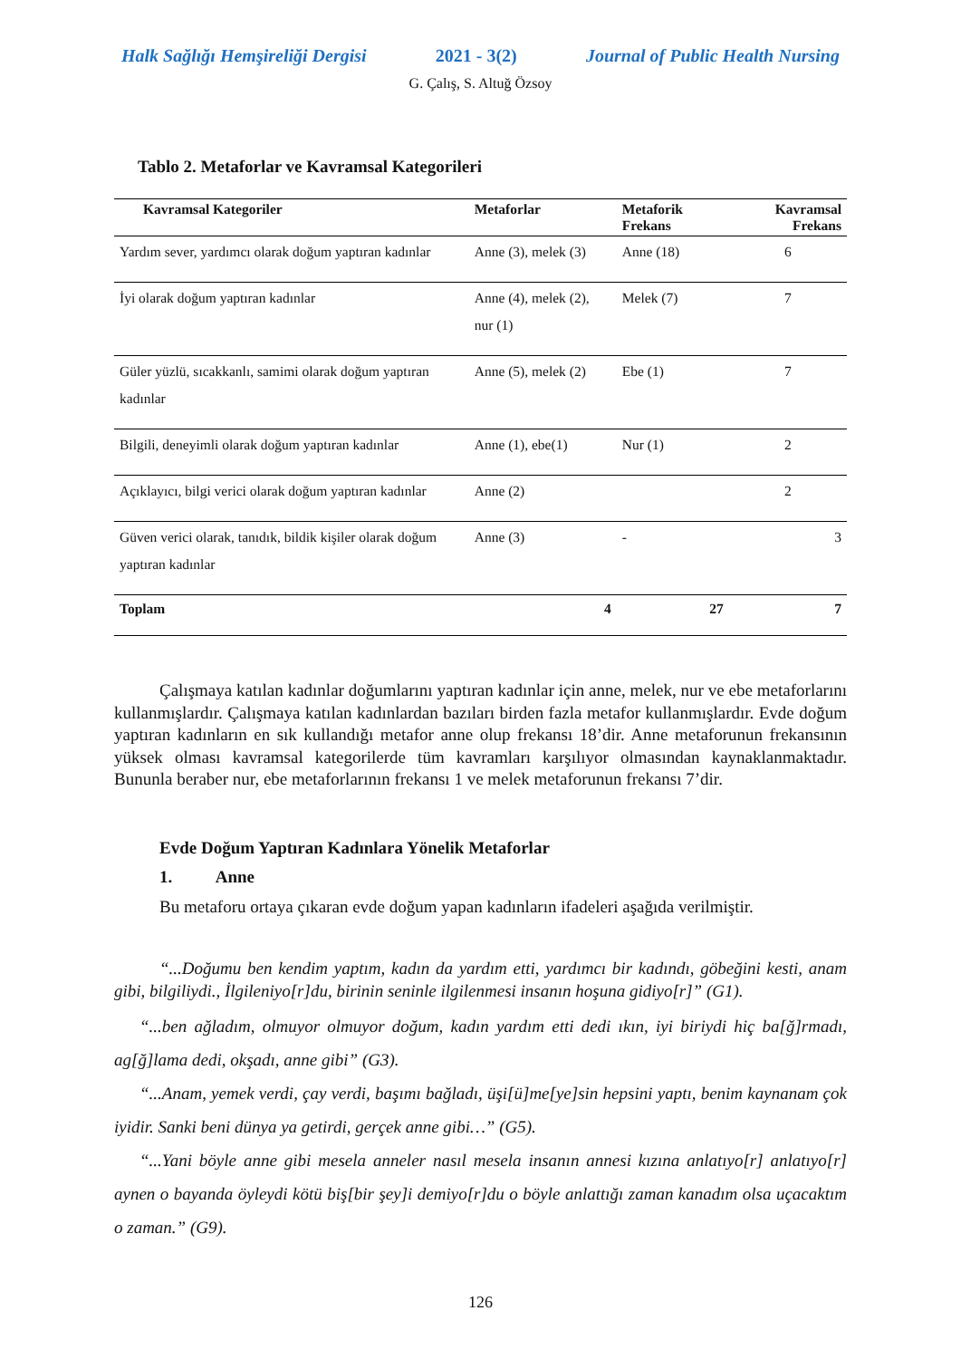Halk Sağlığı Hemşireliği Dergisi 2021 - 3(2) Journal of Public Health Nursing
G. Çalış, S. Altuğ Özsoy
Tablo 2. Metaforlar ve Kavramsal Kategorileri
| Kavramsal Kategoriler | Metaforlar | Metaforik Frekans | Kavramsal Frekans |
| --- | --- | --- | --- |
| Yardım sever, yardımcı olarak doğum yaptıran kadınlar | Anne (3), melek (3) | Anne (18) | 6 |
| İyi olarak doğum yaptıran kadınlar | Anne (4), melek (2), nur (1) | Melek (7) | 7 |
| Güler yüzlü, sıcakkanlı, samimi olarak doğum yaptıran kadınlar | Anne (5), melek (2) | Ebe (1) | 7 |
| Bilgili, deneyimli olarak doğum yaptıran kadınlar | Anne (1), ebe(1) | Nur (1) | 2 |
| Açıklayıcı, bilgi verici olarak doğum yaptıran kadınlar | Anne (2) | | 2 |
| Güven verici olarak, tanıdık, bildik kişiler olarak doğum yaptıran kadınlar | Anne (3) | - | 3 |
| Toplam | 4 | 27 | 7 |
Çalışmaya katılan kadınlar doğumlarını yaptıran kadınlar için anne, melek, nur ve ebe metaforlarını kullanmışlardır. Çalışmaya katılan kadınlardan bazıları birden fazla metafor kullanmışlardır. Evde doğum yaptıran kadınların en sık kullandığı metafor anne olup frekansı 18’dir. Anne metaforunun frekansının yüksek olması kavramsal kategorilerde tüm kavramları karşılıyor olmasından kaynaklanmaktadır. Bununla beraber nur, ebe metaforlarının frekansı 1 ve melek metaforunun frekansı 7’dir.
Evde Doğum Yaptıran Kadınlara Yönelik Metaforlar
1. Anne
Bu metaforu ortaya çıkaran evde doğum yapan kadınların ifadeleri aşağıda verilmiştir.
“...Doğumu ben kendim yaptım, kadın da yardım etti, yardımcı bir kadındı, göbeğini kesti, anam gibi, bilgiliydi., İlgileniyo[r]du, birinin seninle ilgilenmesi insanın hoşuna gidiyo[r]” (G1).
“...ben ağladım, olmuyor olmuyor doğum, kadın yardım etti dedi ıkın, iyi biriydi hiç ba[ğ]rmadı, ag[ğ]lama dedi, okşadı, anne gibi” (G3).
“...Anam, yemek verdi, çay verdi, başımı bağladı, üşi[ü]me[ye]sin hepsini yaptı, benim kaynanam çok iyidir. Sanki beni dünya ya getirdi, gerçek anne gibi…” (G5).
“...Yani böyle anne gibi mesela anneler nasıl mesela insanın annesi kızına anlatıyo[r] anlatıyo[r] aynen o bayanda öyleydi kötü biş[bir şey]i demiyo[r]du o böyle anlattığı zaman kanadım olsa uçacaktım o zaman.” (G9).
126